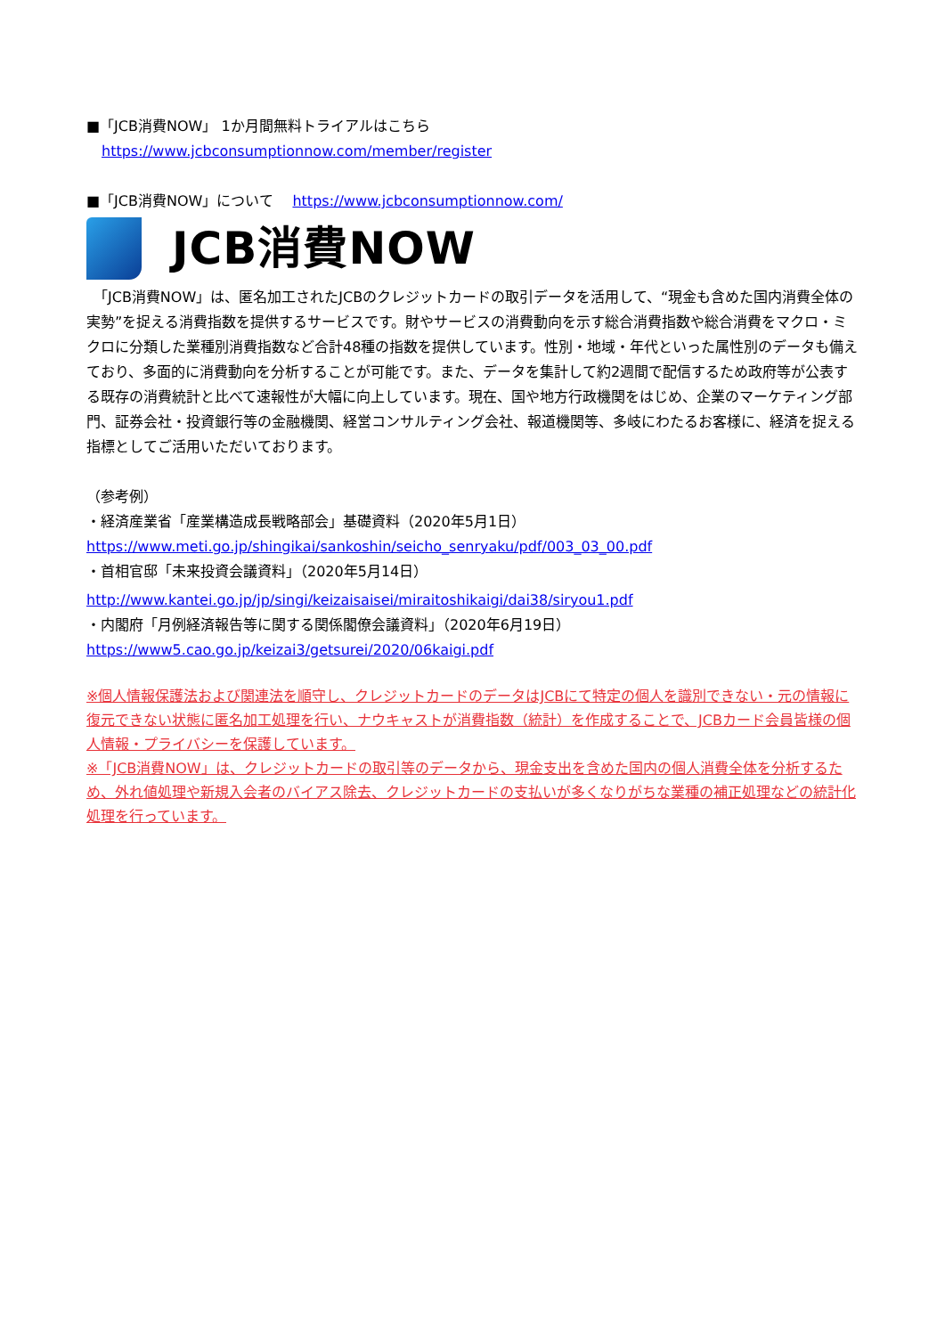■「JCB消費NOW」 1か月間無料トライアルはこちら
https://www.jcbconsumptionnow.com/member/register
■「JCB消費NOW」について　 https://www.jcbconsumptionnow.com/
JCB消費NOW
　「JCB消費NOW」は、匿名加工されたJCBのクレジットカードの取引データを活用して、“現金も含めた国内消費全体の実勢”を捉える消費指数を提供するサービスです。財やサービスの消費動向を示す総合消費指数や総合消費をマクロ・ミクロに分類した業種別消費指数など合計48種の指数を提供しています。性別・地域・年代といった属性別のデータも備えており、多面的に消費動向を分析することが可能です。また、データを集計して約2週間で配信するため政府等が公表する既存の消費統計と比べて速報性が大幅に向上しています。現在、国や地方行政機関をはじめ、企業のマーケティング部門、証券会社・投資銀行等の金融機関、経営コンサルティング会社、報道機関等、多岐にわたるお客様に、経済を捉える指標としてご活用いただいております。
（参考例）
・経済産業省「産業構造成長戦略部会」基礎資料（2020年5月1日）
https://www.meti.go.jp/shingikai/sankoshin/seicho_senryaku/pdf/003_03_00.pdf
・首相官邸「未来投資会議資料」（2020年5月14日）
http://www.kantei.go.jp/jp/singi/keizaisaisei/miraitoshikaigi/dai38/siryou1.pdf
・内閣府「月例経済報告等に関する関係閣僚会議資料」（2020年6月19日）
https://www5.cao.go.jp/keizai3/getsurei/2020/06kaigi.pdf
※個人情報保護法および関連法を順守し、クレジットカードのデータはJCBにて特定の個人を識別できない・元の情報に復元できない状態に匿名加工処理を行い、ナウキャストが消費指数（統計）を作成することで、JCBカード会員皆様の個人情報・プライバシーを保護しています。
※「JCB消費NOW」は、クレジットカードの取引等のデータから、現金支出を含めた国内の個人消費全体を分析するため、外れ値処理や新規入会者のバイアス除去、クレジットカードの支払いが多くなりがちな業種の補正処理などの統計化処理を行っています。